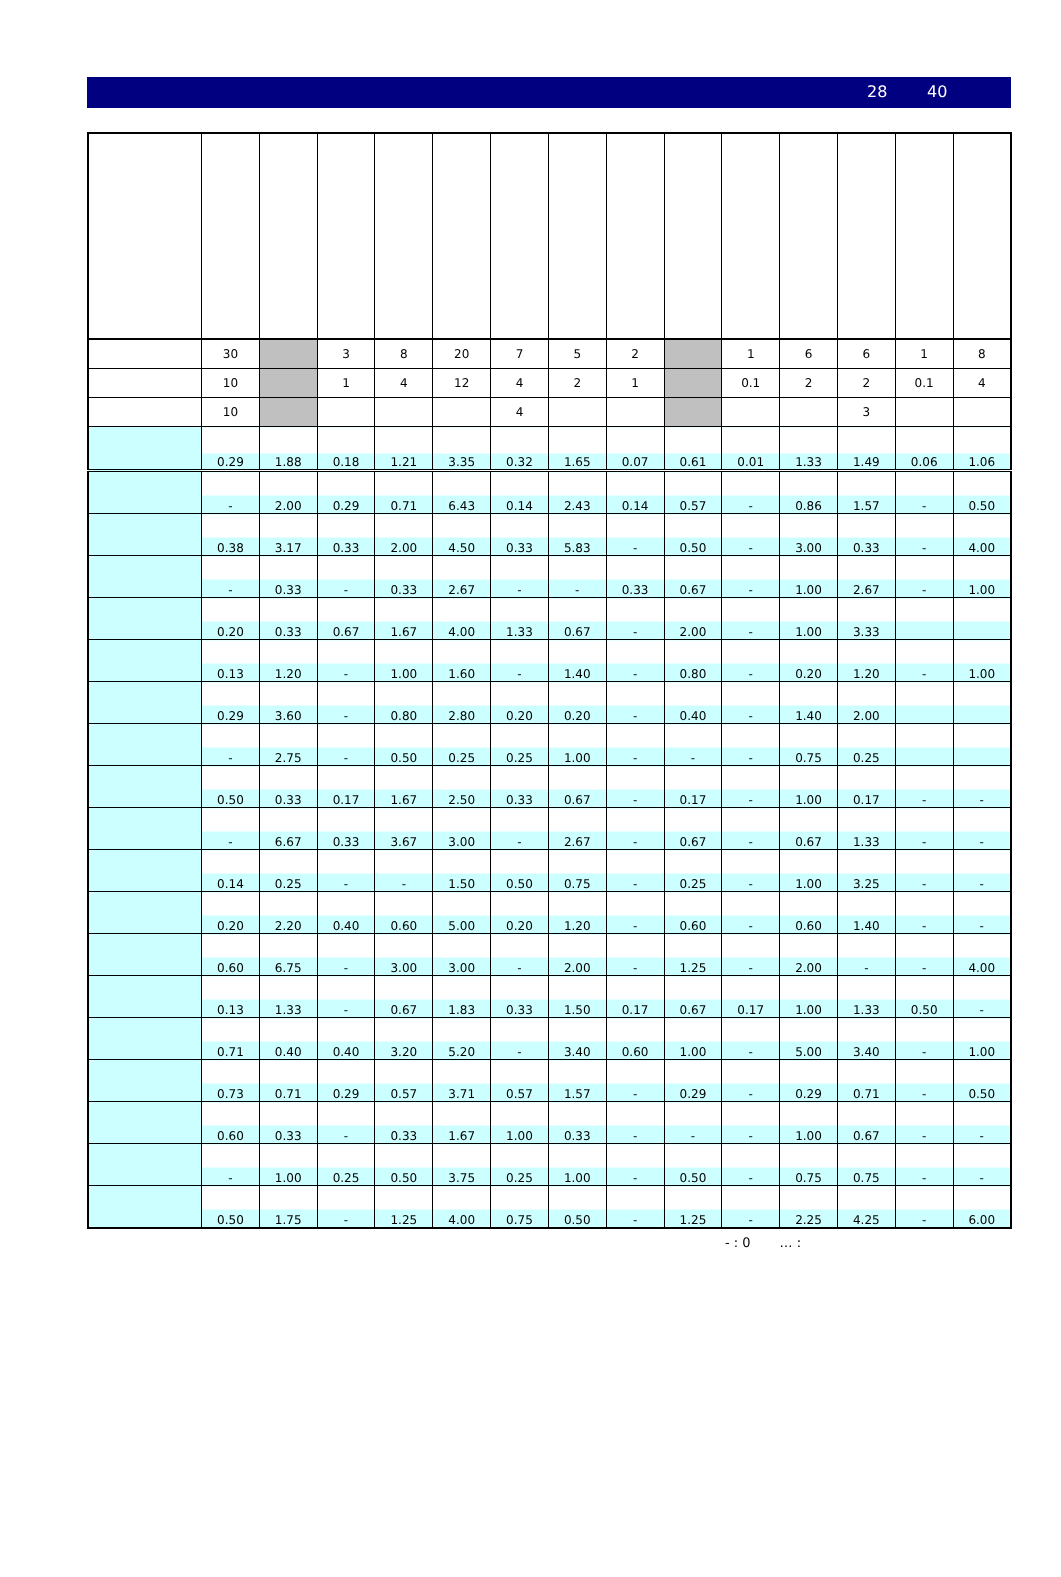28 40
| | 30 | | 3 | 8 | 20 | 7 | 5 | 2 | | 1 | 6 | 6 | 1 | 8 |
| | 10 | | 1 | 4 | 12 | 4 | 2 | 1 | | 0.1 | 2 | 2 | 0.1 | 4 |
| | 10 | | | | | 4 | | | | | | 3 | | |
| | 0.29 | 1.88 | 0.18 | 1.21 | 3.35 | 0.32 | 1.65 | 0.07 | 0.61 | 0.01 | 1.33 | 1.49 | 0.06 | 1.06 |
| | - | 2.00 | 0.29 | 0.71 | 6.43 | 0.14 | 2.43 | 0.14 | 0.57 | - | 0.86 | 1.57 | - | 0.50 |
| | 0.38 | 3.17 | 0.33 | 2.00 | 4.50 | 0.33 | 5.83 | - | 0.50 | - | 3.00 | 0.33 | - | 4.00 |
| | - | 0.33 | - | 0.33 | 2.67 | - | - | 0.33 | 0.67 | - | 1.00 | 2.67 | - | 1.00 |
| | 0.20 | 0.33 | 0.67 | 1.67 | 4.00 | 1.33 | 0.67 | - | 2.00 | - | 1.00 | 3.33 | | |
| | 0.13 | 1.20 | - | 1.00 | 1.60 | - | 1.40 | - | 0.80 | - | 0.20 | 1.20 | - | 1.00 |
| | 0.29 | 3.60 | - | 0.80 | 2.80 | 0.20 | 0.20 | - | 0.40 | - | 1.40 | 2.00 | | |
| | - | 2.75 | - | 0.50 | 0.25 | 0.25 | 1.00 | - | - | - | 0.75 | 0.25 | | |
| | 0.50 | 0.33 | 0.17 | 1.67 | 2.50 | 0.33 | 0.67 | - | 0.17 | - | 1.00 | 0.17 | - | - |
| | - | 6.67 | 0.33 | 3.67 | 3.00 | - | 2.67 | - | 0.67 | - | 0.67 | 1.33 | - | - |
| | 0.14 | 0.25 | - | - | 1.50 | 0.50 | 0.75 | - | 0.25 | - | 1.00 | 3.25 | - | - |
| | 0.20 | 2.20 | 0.40 | 0.60 | 5.00 | 0.20 | 1.20 | - | 0.60 | - | 0.60 | 1.40 | - | - |
| | 0.60 | 6.75 | - | 3.00 | 3.00 | - | 2.00 | - | 1.25 | - | 2.00 | - | - | 4.00 |
| | 0.13 | 1.33 | - | 0.67 | 1.83 | 0.33 | 1.50 | 0.17 | 0.67 | 0.17 | 1.00 | 1.33 | 0.50 | - |
| | 0.71 | 0.40 | 0.40 | 3.20 | 5.20 | - | 3.40 | 0.60 | 1.00 | - | 5.00 | 3.40 | - | 1.00 |
| | 0.73 | 0.71 | 0.29 | 0.57 | 3.71 | 0.57 | 1.57 | - | 0.29 | - | 0.29 | 0.71 | - | 0.50 |
| | 0.60 | 0.33 | - | 0.33 | 1.67 | 1.00 | 0.33 | - | - | - | 1.00 | 0.67 | - | - |
| | - | 1.00 | 0.25 | 0.50 | 3.75 | 0.25 | 1.00 | - | 0.50 | - | 0.75 | 0.75 | - | - |
| | 0.50 | 1.75 | - | 1.25 | 4.00 | 0.75 | 0.50 | - | 1.25 | - | 2.25 | 4.25 | - | 6.00 |
- : 0 … :